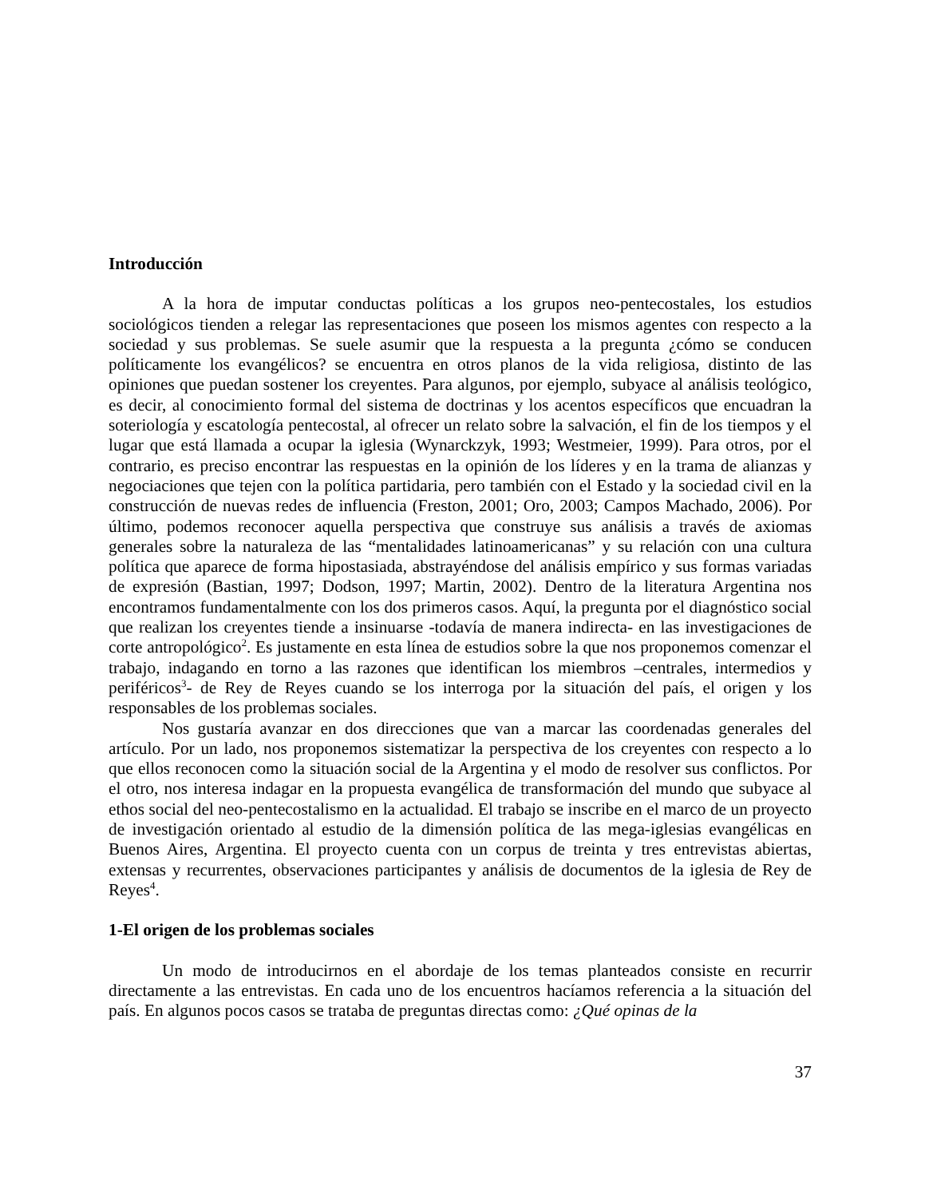Introducción
A la hora de imputar conductas políticas a los grupos neo-pentecostales, los estudios sociológicos tienden a relegar las representaciones que poseen los mismos agentes con respecto a la sociedad y sus problemas. Se suele asumir que la respuesta a la pregunta ¿cómo se conducen políticamente los evangélicos? se encuentra en otros planos de la vida religiosa, distinto de las opiniones que puedan sostener los creyentes. Para algunos, por ejemplo, subyace al análisis teológico, es decir, al conocimiento formal del sistema de doctrinas y los acentos específicos que encuadran la soteriología y escatología pentecostal, al ofrecer un relato sobre la salvación, el fin de los tiempos y el lugar que está llamada a ocupar la iglesia (Wynarckzyk, 1993; Westmeier, 1999). Para otros, por el contrario, es preciso encontrar las respuestas en la opinión de los líderes y en la trama de alianzas y negociaciones que tejen con la política partidaria, pero también con el Estado y la sociedad civil en la construcción de nuevas redes de influencia (Freston, 2001; Oro, 2003; Campos Machado, 2006). Por último, podemos reconocer aquella perspectiva que construye sus análisis a través de axiomas generales sobre la naturaleza de las “mentalidades latinoamericanas” y su relación con una cultura política que aparece de forma hipostasiada, abstrayéndose del análisis empírico y sus formas variadas de expresión (Bastian, 1997; Dodson, 1997; Martin, 2002). Dentro de la literatura Argentina nos encontramos fundamentalmente con los dos primeros casos. Aquí, la pregunta por el diagnóstico social que realizan los creyentes tiende a insinuarse -todavía de manera indirecta- en las investigaciones de corte antropológico<sup>2</sup>. Es justamente en esta línea de estudios sobre la que nos proponemos comenzar el trabajo, indagando en torno a las razones que identifican los miembros –centrales, intermedios y periféricos<sup>3</sup>- de Rey de Reyes cuando se los interroga por la situación del país, el origen y los responsables de los problemas sociales.
Nos gustaría avanzar en dos direcciones que van a marcar las coordenadas generales del artículo. Por un lado, nos proponemos sistematizar la perspectiva de los creyentes con respecto a lo que ellos reconocen como la situación social de la Argentina y el modo de resolver sus conflictos. Por el otro, nos interesa indagar en la propuesta evangélica de transformación del mundo que subyace al ethos social del neo-pentecostalismo en la actualidad. El trabajo se inscribe en el marco de un proyecto de investigación orientado al estudio de la dimensión política de las mega-iglesias evangélicas en Buenos Aires, Argentina. El proyecto cuenta con un corpus de treinta y tres entrevistas abiertas, extensas y recurrentes, observaciones participantes y análisis de documentos de la iglesia de Rey de Reyes<sup>4</sup>.
1-El origen de los problemas sociales
Un modo de introducirnos en el abordaje de los temas planteados consiste en recurrir directamente a las entrevistas. En cada uno de los encuentros hacíamos referencia a la situación del país. En algunos pocos casos se trataba de preguntas directas como: ¿Qué opinas de la
37